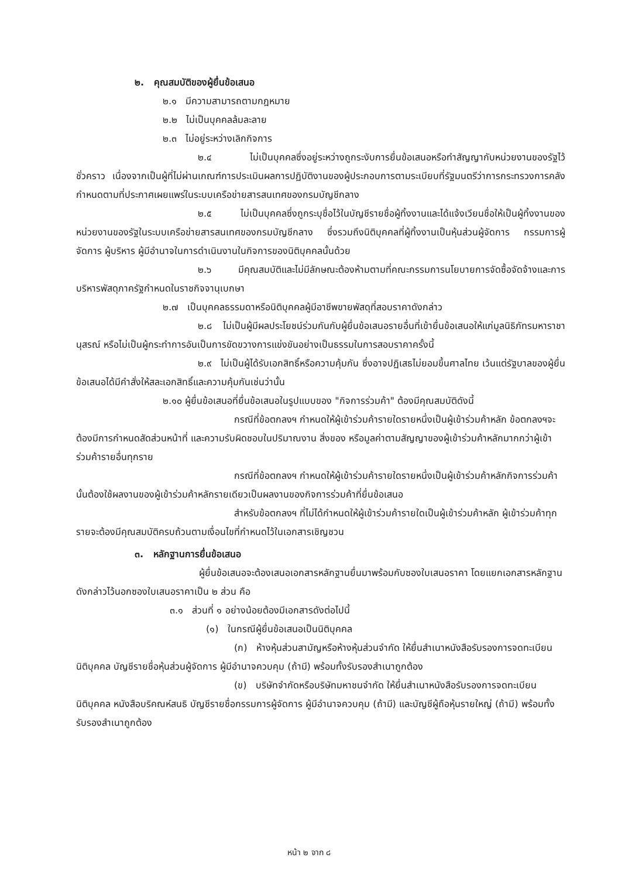๒. คุณสมบัติของผู้ยื่นข้อเสนอ
๒.๑ มีความสามารถตามกฎหมาย
๒.๒ ไม่เป็นบุคคลล้มละลาย
๒.๓ ไม่อยู่ระหว่างเลิกกิจการ
๒.๔ ไม่เป็นบุคคลซึ่งอยู่ระหว่างถูกระงับการยื่นข้อเสนอหรือทำสัญญากับหน่วยงานของรัฐไว้ชั่วคราว เนื่องจากเป็นผู้ที่ไม่ผ่านเกณฑ์การประเมินผลการปฏิบัติงานของผู้ประกอบการตามระเบียบที่รัฐมนตรีว่าการกระทรวงการคลังกำหนดตามที่ประกาศเผยแพร่ในระบบเครือข่ายสารสนเทศของกรมบัญชีกลาง
๒.๕ ไม่เป็นบุคคลซึ่งถูกระบุชื่อไว้ในบัญชีรายชื่อผู้ทิ้งงานและได้แจ้งเวียนชื่อให้เป็นผู้ทิ้งงานของหน่วยงานของรัฐในระบบเครือข่ายสารสนเทศของกรมบัญชีกลาง ซึ่งรวมถึงนิติบุคคลที่ผู้ทิ้งงานเป็นหุ้นส่วนผู้จัดการ กรรมการผู้จัดการ ผู้บริหาร ผู้มีอำนาจในการดำเนินงานในกิจการของนิติบุคคลนั้นด้วย
๒.๖ มีคุณสมบัติและไม่มีลักษณะต้องห้ามตามที่คณะกรรมการนโยบายการจัดซื้อจัดจ้างและการบริหารพัสดุภาครัฐกำหนดในราชกิจจานุเบกษา
๒.๗ เป็นบุคคลธรรมดาหรือนิติบุคคลผู้มีอาชีพขายพัสดุที่สอบราคาดังกล่าว
๒.๘ ไม่เป็นผู้มีผลประโยชน์ร่วมกันกับผู้ยื่นข้อเสนอรายอื่นที่เข้ายื่นข้อเสนอให้แก่มูลนิธิภัทรมหาราชานุสรณ์ หรือไม่เป็นผู้กระทำการอันเป็นการขัดขวางการแข่งขันอย่างเป็นธรรมในการสอบราคาครั้งนี้
๒.๙ ไม่เป็นผู้ได้รับเอกสิทธิ์หรือความคุ้มกัน ซึ่งอาจปฏิเสธไม่ยอมขึ้นศาลไทย เว้นแต่รัฐบาลของผู้ยื่นข้อเสนอได้มีคำสั่งให้สละเอกสิทธิ์และความคุ้มกันเช่นว่านั้น
๒.๑๐ ผู้ยื่นข้อเสนอที่ยื่นข้อเสนอในรูปแบบของ "กิจการร่วมค้า" ต้องมีคุณสมบัติดังนี้
กรณีที่ข้อตกลงฯ กำหนดให้ผู้เข้าร่วมค้ารายใดรายหนึ่งเป็นผู้เข้าร่วมค้าหลัก ข้อตกลงฯจะต้องมีการกำหนดสัดส่วนหน้าที่ และความรับผิดชอบในปริมาณงาน สิ่งของ หรือมูลค่าตามสัญญาของผู้เข้าร่วมค้าหลักมากกว่าผู้เข้าร่วมค้ารายอื่นทุกราย
กรณีที่ข้อตกลงฯ กำหนดให้ผู้เข้าร่วมค้ารายใดรายหนึ่งเป็นผู้เข้าร่วมค้าหลักกิจการร่วมค้านั้นต้องใช้ผลงานของผู้เข้าร่วมค้าหลักรายเดียวเป็นผลงานของกิจการร่วมค้าที่ยื่นข้อเสนอ
สำหรับข้อตกลงฯ ที่ไม่ได้กำหนดให้ผู้เข้าร่วมค้ารายใดเป็นผู้เข้าร่วมค้าหลัก ผู้เข้าร่วมค้าทุกรายจะต้องมีคุณสมบัติครบถ้วนตามเงื่อนไขที่กำหนดไว้ในเอกสารเชิญชวน
๓. หลักฐานการยื่นข้อเสนอ
ผู้ยื่นข้อเสนอจะต้องเสนอเอกสารหลักฐานยื่นมาพร้อมกับซองใบเสนอราคา โดยแยกเอกสารหลักฐานดังกล่าวไว้นอกซองใบเสนอราคาเป็น ๒ ส่วน คือ
๓.๑ ส่วนที่ ๑ อย่างน้อยต้องมีเอกสารดังต่อไปนี้
(๑) ในกรณีผู้ยื่นข้อเสนอเป็นนิติบุคคล
(ก) ห้างหุ้นส่วนสามัญหรือห้างหุ้นส่วนจำกัด ให้ยื่นสำเนาหนังสือรับรองการจดทะเบียนนิติบุคคล บัญชีรายชื่อหุ้นส่วนผู้จัดการ ผู้มีอำนาจควบคุม (ถ้ามี) พร้อมทั้งรับรองสำเนาถูกต้อง
(ข) บริษัทจำกัดหรือบริษัทมหาชนจำกัด ให้ยื่นสำเนาหนังสือรับรองการจดทะเบียนนิติบุคคล หนังสือบริคณห์สนธิ บัญชีรายชื่อกรรมการผู้จัดการ ผู้มีอำนาจควบคุม (ถ้ามี) และบัญชีผู้ถือหุ้นรายใหญ่ (ถ้ามี) พร้อมทั้งรับรองสำเนาถูกต้อง
หน้า ๒ จาก ๘